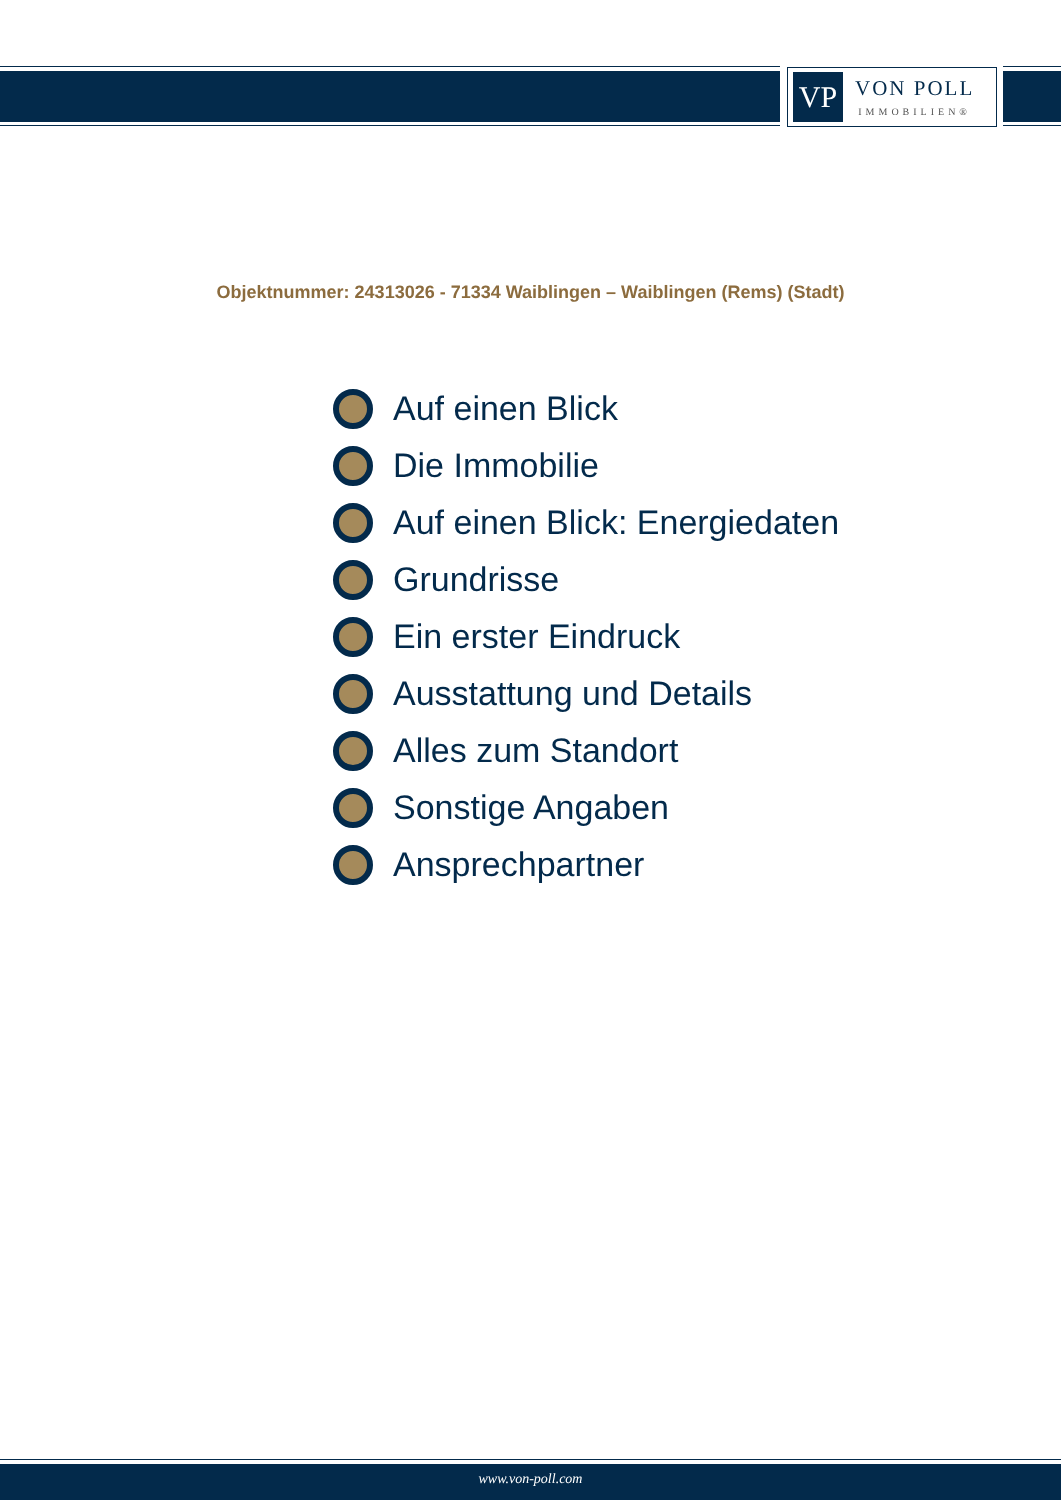VP
VON POLL
IMMOBILIEN®
Objektnummer: 24313026 - 71334 Waiblingen – Waiblingen (Rems) (Stadt)
Auf einen Blick
Die Immobilie
Auf einen Blick: Energiedaten
Grundrisse
Ein erster Eindruck
Ausstattung und Details
Alles zum Standort
Sonstige Angaben
Ansprechpartner
www.von-poll.com